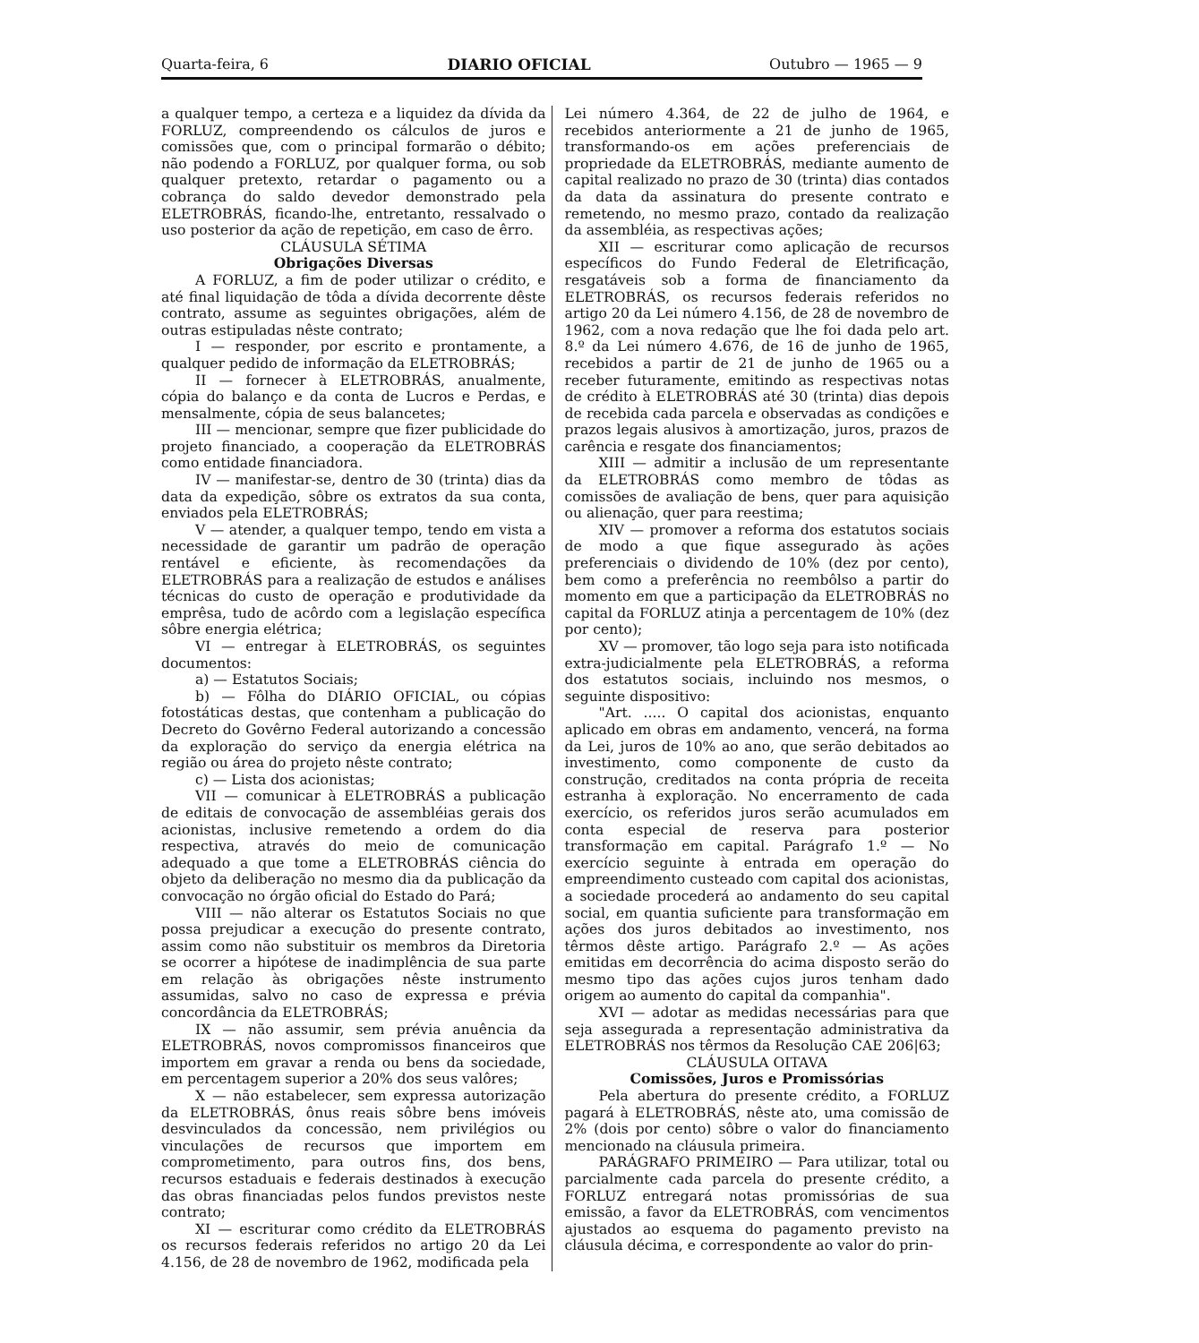Quarta-feira, 6 DIARIO OFICIAL Outubro — 1965 — 9
a qualquer tempo, a certeza e a liquidez da dívida da FORLUZ, compreendendo os cálculos de juros e comissões que, com o principal formarão o débito; não podendo a FORLUZ, por qualquer forma, ou sob qualquer pretexto, retardar o pagamento ou a cobrança do saldo devedor demonstrado pela ELETROBRÁS, ficando-lhe, entretanto, ressalvado o uso posterior da ação de repetição, em caso de êrro.
CLÁUSULA SÉTIMA
Obrigações Diversas
A FORLUZ, a fim de poder utilizar o crédito, e até final liquidação de tôda a dívida decorrente dêste contrato, assume as seguintes obrigações, além de outras estipuladas nêste contrato;
I — responder, por escrito e prontamente, a qualquer pedido de informação da ELETROBRÁS;
II — fornecer à ELETROBRÁS, anualmente, cópia do balanço e da conta de Lucros e Perdas, e mensalmente, cópia de seus balancetes;
III — mencionar, sempre que fizer publicidade do projeto financiado, a cooperação da ELETROBRÁS como entidade financiadora.
IV — manifestar-se, dentro de 30 (trinta) dias da data da expedição, sôbre os extratos da sua conta, enviados pela ELETROBRÁS;
V — atender, a qualquer tempo, tendo em vista a necessidade de garantir um padrão de operação rentável e eficiente, às recomendações da ELETROBRÁS para a realização de estudos e análises técnicas do custo de operação e produtividade da emprêsa, tudo de acôrdo com a legislação específica sôbre energia elétrica;
VI — entregar à ELETROBRÁS, os seguintes documentos:
a) — Estatutos Sociais;
b) — Fôlha do DIÁRIO OFICIAL, ou cópias fotostáticas destas, que contenham a publicação do Decreto do Govêrno Federal autorizando a concessão da exploração do serviço da energia elétrica na região ou área do projeto nêste contrato;
c) — Lista dos acionistas;
VII — comunicar à ELETROBRÁS a publicação de editais de convocação de assembléias gerais dos acionistas, inclusive remetendo a ordem do dia respectiva, através do meio de comunicação adequado a que tome a ELETROBRÁS ciência do objeto da deliberação no mesmo dia da publicação da convocação no órgão oficial do Estado do Pará;
VIII — não alterar os Estatutos Sociais no que possa prejudicar a execução do presente contrato, assim como não substituir os membros da Diretoria se ocorrer a hipótese de inadimplência de sua parte em relação às obrigações nêste instrumento assumidas, salvo no caso de expressa e prévia concordância da ELETROBRÁS;
IX — não assumir, sem prévia anuência da ELETROBRÁS, novos compromissos financeiros que importem em gravar a renda ou bens da sociedade, em percentagem superior a 20% dos seus valôres;
X — não estabelecer, sem expressa autorização da ELETROBRÁS, ônus reais sôbre bens imóveis desvinculados da concessão, nem privilégios ou vinculações de recursos que importem em comprometimento, para outros fins, dos bens, recursos estaduais e federais destinados à execução das obras financiadas pelos fundos previstos neste contrato;
XI — escriturar como crédito da ELETROBRÁS os recursos federais referidos no artigo 20 da Lei 4.156, de 28 de novembro de 1962, modificada pela
Lei número 4.364, de 22 de julho de 1964, e recebidos anteriormente a 21 de junho de 1965, transformando-os em ações preferenciais de propriedade da ELETROBRÁS, mediante aumento de capital realizado no prazo de 30 (trinta) dias contados da data da assinatura do presente contrato e remetendo, no mesmo prazo, contado da realização da assembléia, as respectivas ações;
XII — escriturar como aplicação de recursos específicos do Fundo Federal de Eletrificação, resgatáveis sob a forma de financiamento da ELETROBRÁS, os recursos federais referidos no artigo 20 da Lei número 4.156, de 28 de novembro de 1962, com a nova redação que lhe foi dada pelo art. 8.º da Lei número 4.676, de 16 de junho de 1965, recebidos a partir de 21 de junho de 1965 ou a receber futuramente, emitindo as respectivas notas de crédito à ELETROBRÁS até 30 (trinta) dias depois de recebida cada parcela e observadas as condições e prazos legais alusivos à amortização, juros, prazos de carência e resgate dos financiamentos;
XIII — admitir a inclusão de um representante da ELETROBRÁS como membro de tôdas as comissões de avaliação de bens, quer para aquisição ou alienação, quer para reestima;
XIV — promover a reforma dos estatutos sociais de modo a que fique assegurado às ações preferenciais o dividendo de 10% (dez por cento), bem como a preferência no reembôlso a partir do momento em que a participação da ELETROBRÁS no capital da FORLUZ atinja a percentagem de 10% (dez por cento);
XV — promover, tão logo seja para isto notificada extra-judicialmente pela ELETROBRÁS, a reforma dos estatutos sociais, incluindo nos mesmos, o seguinte dispositivo:
"Art. ..... O capital dos acionistas, enquanto aplicado em obras em andamento, vencerá, na forma da Lei, juros de 10% ao ano, que serão debitados ao investimento, como componente de custo da construção, creditados na conta própria de receita estranha à exploração. No encerramento de cada exercício, os referidos juros serão acumulados em conta especial de reserva para posterior transformação em capital. Parágrafo 1.º — No exercício seguinte à entrada em operação do empreendimento custeado com capital dos acionistas, a sociedade procederá ao andamento do seu capital social, em quantia suficiente para transformação em ações dos juros debitados ao investimento, nos têrmos dêste artigo. Parágrafo 2.º — As ações emitidas em decorrência do acima disposto serão do mesmo tipo das ações cujos juros tenham dado origem ao aumento do capital da companhia".
XVI — adotar as medidas necessárias para que seja assegurada a representação administrativa da ELETROBRÁS nos têrmos da Resolução CAE 206|63;
CLÁUSULA OITAVA
Comissões, Juros e Promissórias
Pela abertura do presente crédito, a FORLUZ pagará à ELETROBRÁS, nêste ato, uma comissão de 2% (dois por cento) sôbre o valor do financiamento mencionado na cláusula primeira.
PARÁGRAFO PRIMEIRO — Para utilizar, total ou parcialmente cada parcela do presente crédito, a FORLUZ entregará notas promissórias de sua emissão, a favor da ELETROBRÁS, com vencimentos ajustados ao esquema do pagamento previsto na cláusula décima, e correspondente ao valor do prin-